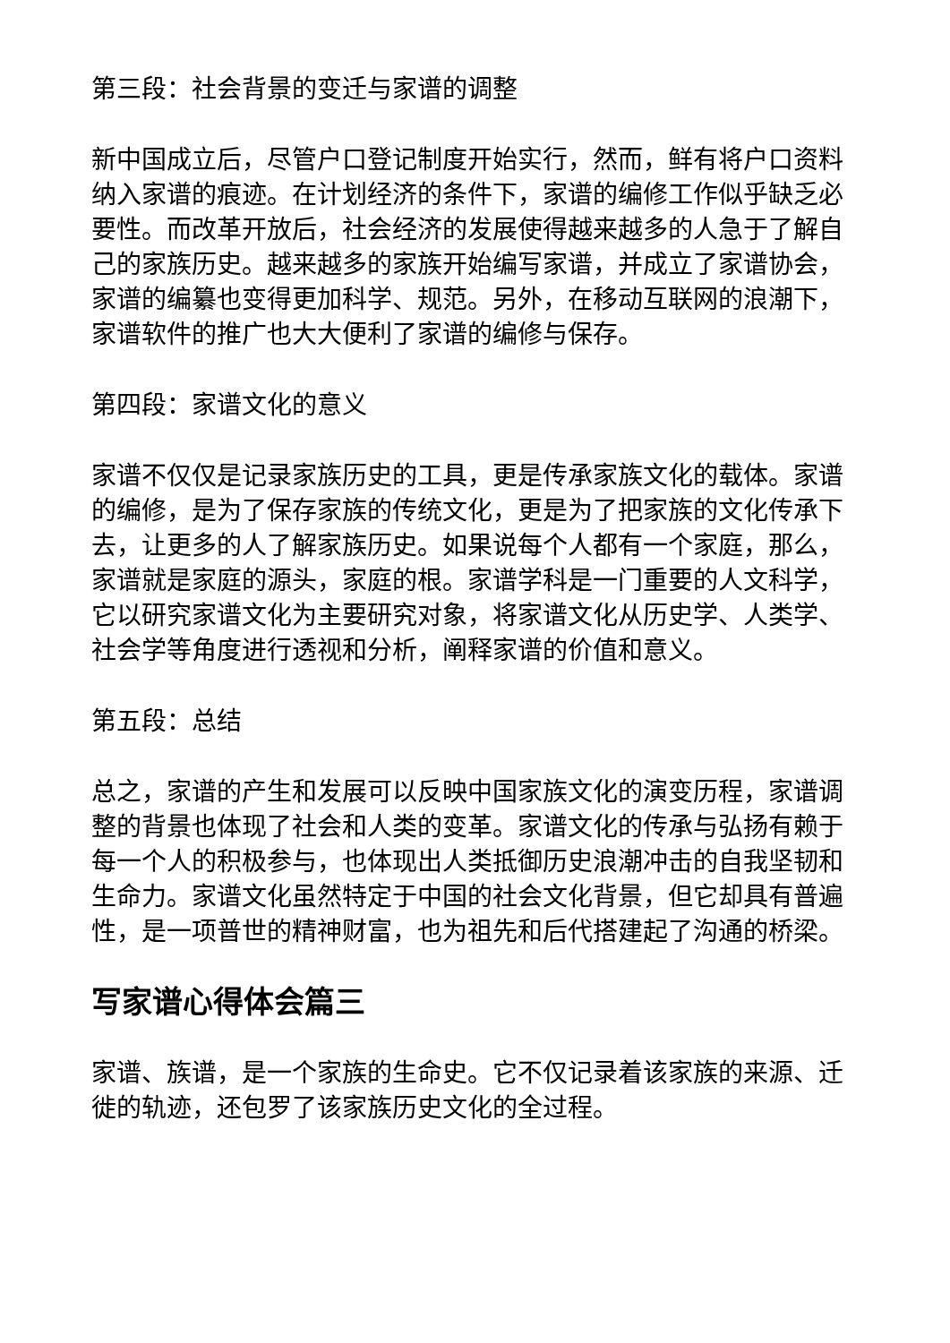第三段：社会背景的变迁与家谱的调整
新中国成立后，尽管户口登记制度开始实行，然而，鲜有将户口资料纳入家谱的痕迹。在计划经济的条件下，家谱的编修工作似乎缺乏必要性。而改革开放后，社会经济的发展使得越来越多的人急于了解自己的家族历史。越来越多的家族开始编写家谱，并成立了家谱协会，家谱的编纂也变得更加科学、规范。另外，在移动互联网的浪潮下，家谱软件的推广也大大便利了家谱的编修与保存。
第四段：家谱文化的意义
家谱不仅仅是记录家族历史的工具，更是传承家族文化的载体。家谱的编修，是为了保存家族的传统文化，更是为了把家族的文化传承下去，让更多的人了解家族历史。如果说每个人都有一个家庭，那么，家谱就是家庭的源头，家庭的根。家谱学科是一门重要的人文科学，它以研究家谱文化为主要研究对象，将家谱文化从历史学、人类学、社会学等角度进行透视和分析，阐释家谱的价值和意义。
第五段：总结
总之，家谱的产生和发展可以反映中国家族文化的演变历程，家谱调整的背景也体现了社会和人类的变革。家谱文化的传承与弘扬有赖于每一个人的积极参与，也体现出人类抵御历史浪潮冲击的自我坚韧和生命力。家谱文化虽然特定于中国的社会文化背景，但它却具有普遍性，是一项普世的精神财富，也为祖先和后代搭建起了沟通的桥梁。
写家谱心得体会篇三
家谱、族谱，是一个家族的生命史。它不仅记录着该家族的来源、迁徙的轨迹，还包罗了该家族历史文化的全过程。